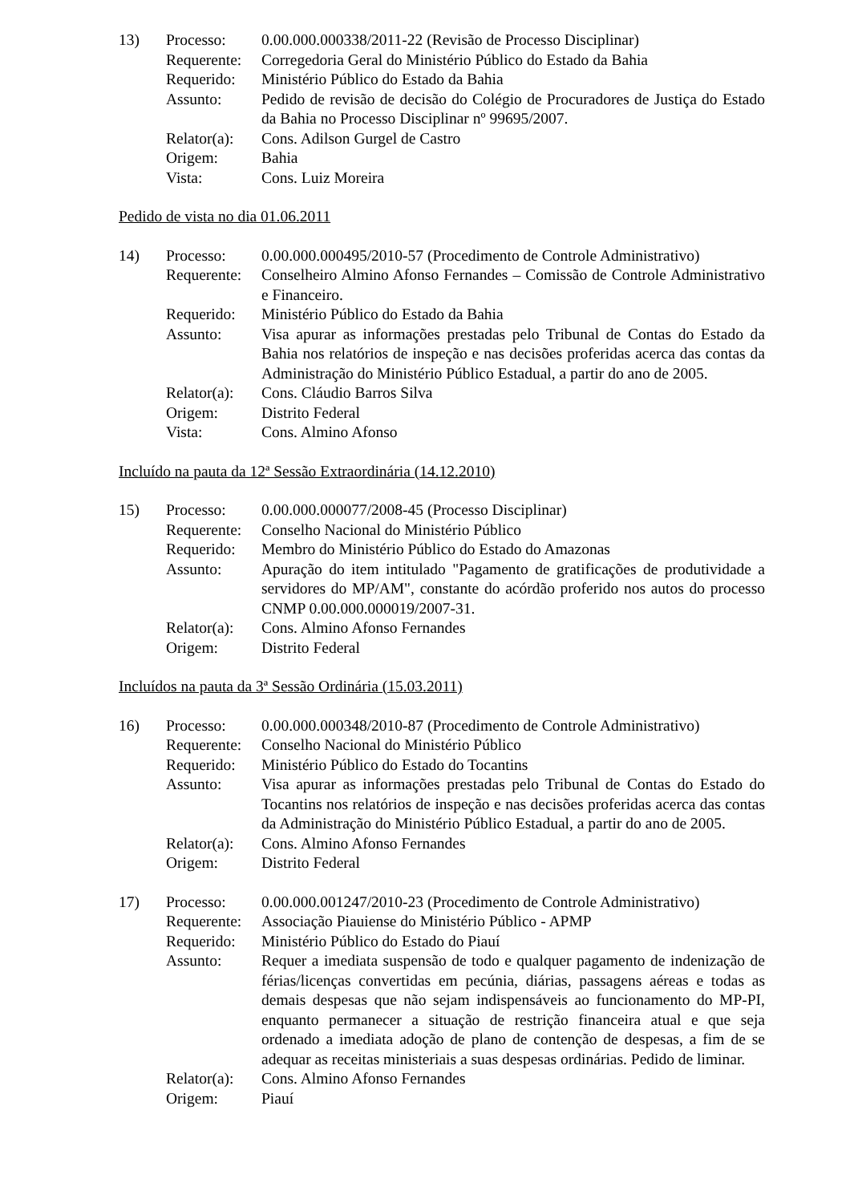| 13) | Processo: | 0.00.000.000338/2011-22 (Revisão de Processo Disciplinar) |
| | Requerente: | Corregedoria Geral do Ministério Público do Estado da Bahia |
| | Requerido: | Ministério Público do Estado da Bahia |
| | Assunto: | Pedido de revisão de decisão do Colégio de Procuradores de Justiça do Estado da Bahia no Processo Disciplinar nº 99695/2007. |
| | Relator(a): | Cons. Adilson Gurgel de Castro |
| | Origem: | Bahia |
| | Vista: | Cons. Luiz Moreira |
Pedido de vista no dia 01.06.2011
| 14) | Processo: | 0.00.000.000495/2010-57 (Procedimento de Controle Administrativo) |
| | Requerente: | Conselheiro Almino Afonso Fernandes – Comissão de Controle Administrativo e Financeiro. |
| | Requerido: | Ministério Público do Estado da Bahia |
| | Assunto: | Visa apurar as informações prestadas pelo Tribunal de Contas do Estado da Bahia nos relatórios de inspeção e nas decisões proferidas acerca das contas da Administração do Ministério Público Estadual, a partir do ano de 2005. |
| | Relator(a): | Cons. Cláudio Barros Silva |
| | Origem: | Distrito Federal |
| | Vista: | Cons. Almino Afonso |
Incluído na pauta da 12ª Sessão Extraordinária (14.12.2010)
| 15) | Processo: | 0.00.000.000077/2008-45 (Processo Disciplinar) |
| | Requerente: | Conselho Nacional do Ministério Público |
| | Requerido: | Membro do Ministério Público do Estado do Amazonas |
| | Assunto: | Apuração do item intitulado "Pagamento de gratificações de produtividade a servidores do MP/AM", constante do acórdão proferido nos autos do processo CNMP 0.00.000.000019/2007-31. |
| | Relator(a): | Cons. Almino Afonso Fernandes |
| | Origem: | Distrito Federal |
Incluídos na pauta da 3ª Sessão Ordinária (15.03.2011)
| 16) | Processo: | 0.00.000.000348/2010-87 (Procedimento de Controle Administrativo) |
| | Requerente: | Conselho Nacional do Ministério Público |
| | Requerido: | Ministério Público do Estado do Tocantins |
| | Assunto: | Visa apurar as informações prestadas pelo Tribunal de Contas do Estado do Tocantins nos relatórios de inspeção e nas decisões proferidas acerca das contas da Administração do Ministério Público Estadual, a partir do ano de 2005. |
| | Relator(a): | Cons. Almino Afonso Fernandes |
| | Origem: | Distrito Federal |
| 17) | Processo: | 0.00.000.001247/2010-23 (Procedimento de Controle Administrativo) |
| | Requerente: | Associação Piauiense do Ministério Público - APMP |
| | Requerido: | Ministério Público do Estado do Piauí |
| | Assunto: | Requer a imediata suspensão de todo e qualquer pagamento de indenização de férias/licenças convertidas em pecúnia, diárias, passagens aéreas e todas as demais despesas que não sejam indispensáveis ao funcionamento do MP-PI, enquanto permanecer a situação de restrição financeira atual e que seja ordenado a imediata adoção de plano de contenção de despesas, a fim de se adequar as receitas ministeriais a suas despesas ordinárias. Pedido de liminar. |
| | Relator(a): | Cons. Almino Afonso Fernandes |
| | Origem: | Piauí |